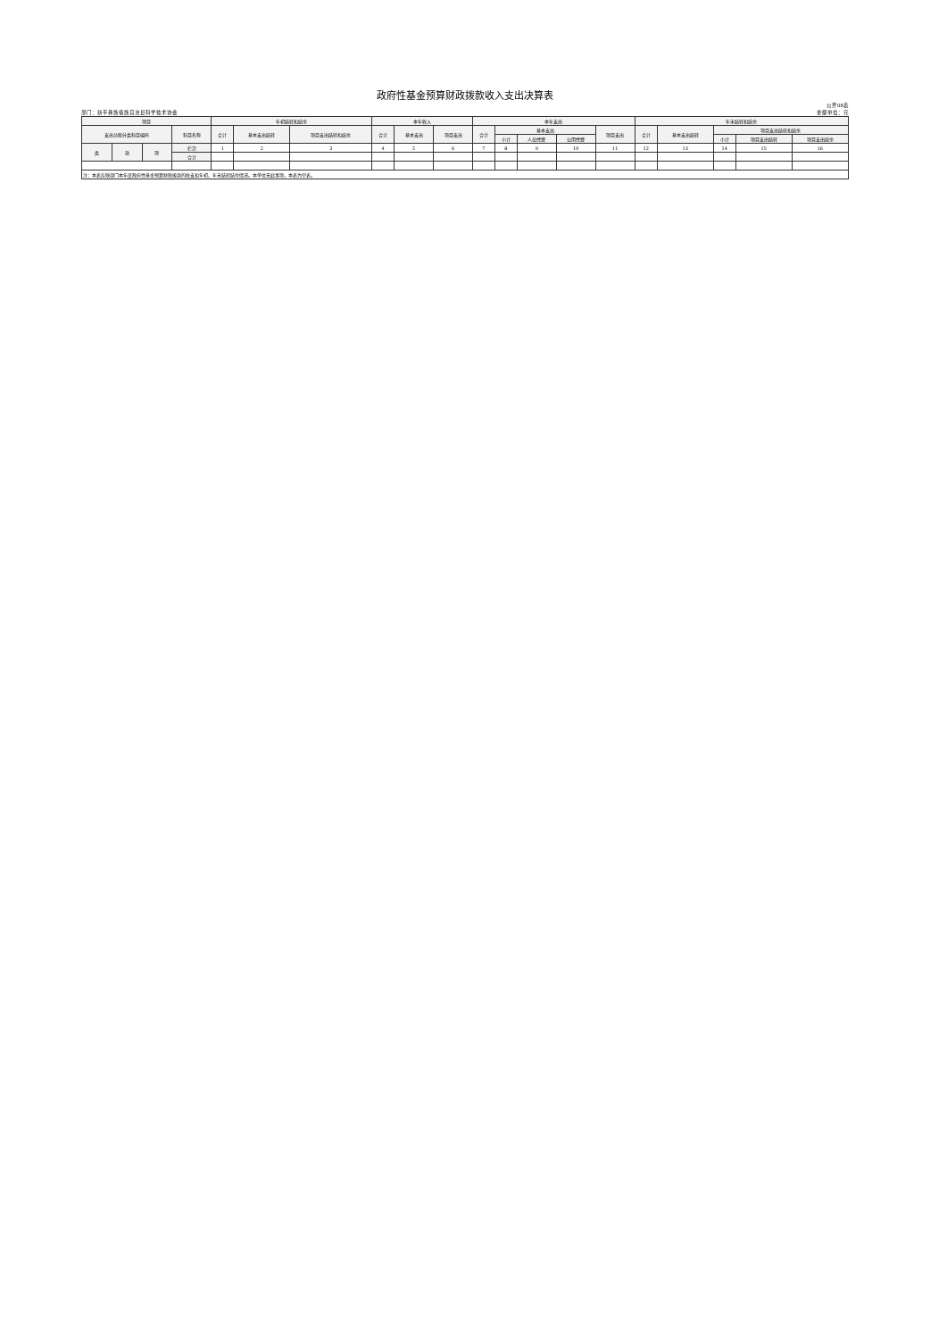政府性基金预算财政拨款收入支出决算表
部门：新平彝族傣族自治县科学技术协会 公开08表
金额单位：元
| 项目 | | | | 年初结转和结余 | | | 本年收入 | | | 本年支出 | | | | | 年末结转和结余 | | | | |
| --- | --- | --- | --- | --- | --- | --- | --- | --- | --- | --- | --- | --- | --- | --- | --- | --- | --- | --- | --- |
| 支出功能分类科目编码 | | | 科目名称 | 合计 | 基本支出结转 | 项目支出结转和结余 | 合计 | 基本支出 | 项目支出 | 合计 | 基本支出 | | | 项目支出 | 合计 | 基本支出结转 | 项目支出结转和结余 | | |
| | | | | | | | | | | | 小计 | 人员经费 | 公用经费 | | | | 小计 | 项目支出结转 | 项目支出结余 |
| 类 | 款 | 项 | 栏次 | 1 | 2 | 3 | 4 | 5 | 6 | 7 | 8 | 9 | 10 | 11 | 12 | 13 | 14 | 15 | 16 |
| | | | 合计 | | | | | | | | | | | | | | | | |
| 注：本表反映部门本年度政府性基金预算财政拨款的收支和年初、年末结转结余情况。本单位无此事项，本表为空表。 | | | | | | | | | | | | | | | | | | | |